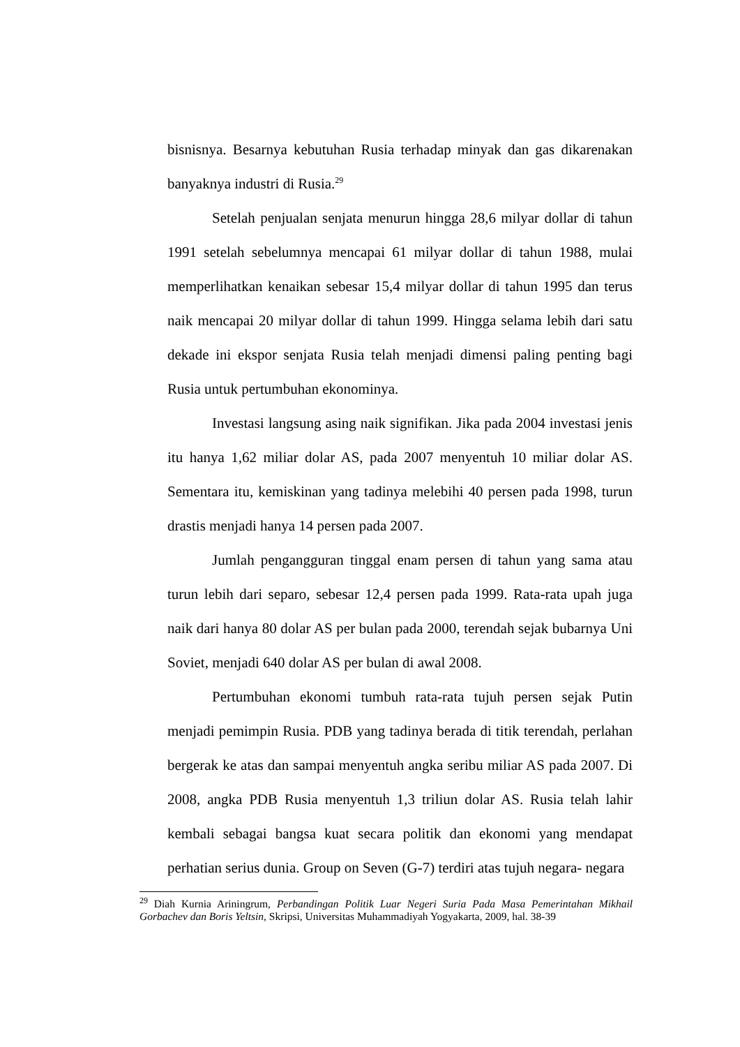bisnisnya. Besarnya kebutuhan Rusia terhadap minyak dan gas dikarenakan banyaknya industri di Rusia.<sup>29</sup>
Setelah penjualan senjata menurun hingga 28,6 milyar dollar di tahun 1991 setelah sebelumnya mencapai 61 milyar dollar di tahun 1988, mulai memperlihatkan kenaikan sebesar 15,4 milyar dollar di tahun 1995 dan terus naik mencapai 20 milyar dollar di tahun 1999. Hingga selama lebih dari satu dekade ini ekspor senjata Rusia telah menjadi dimensi paling penting bagi Rusia untuk pertumbuhan ekonominya.
Investasi langsung asing naik signifikan. Jika pada 2004 investasi jenis itu hanya 1,62 miliar dolar AS, pada 2007 menyentuh 10 miliar dolar AS. Sementara itu, kemiskinan yang tadinya melebihi 40 persen pada 1998, turun drastis menjadi hanya 14 persen pada 2007.
Jumlah pengangguran tinggal enam persen di tahun yang sama atau turun lebih dari separo, sebesar 12,4 persen pada 1999. Rata-rata upah juga naik dari hanya 80 dolar AS per bulan pada 2000, terendah sejak bubarnya Uni Soviet, menjadi 640 dolar AS per bulan di awal 2008.
Pertumbuhan ekonomi tumbuh rata-rata tujuh persen sejak Putin menjadi pemimpin Rusia. PDB yang tadinya berada di titik terendah, perlahan bergerak ke atas dan sampai menyentuh angka seribu miliar AS pada 2007. Di 2008, angka PDB Rusia menyentuh 1,3 triliun dolar AS. Rusia telah lahir kembali sebagai bangsa kuat secara politik dan ekonomi yang mendapat perhatian serius dunia. Group on Seven (G-7) terdiri atas tujuh negara- negara
<sup>29</sup> Diah Kurnia Ariningrum, Perbandingan Politik Luar Negeri Suria Pada Masa Pemerintahan Mikhail Gorbachev dan Boris Yeltsin, Skripsi, Universitas Muhammadiyah Yogyakarta, 2009, hal. 38-39